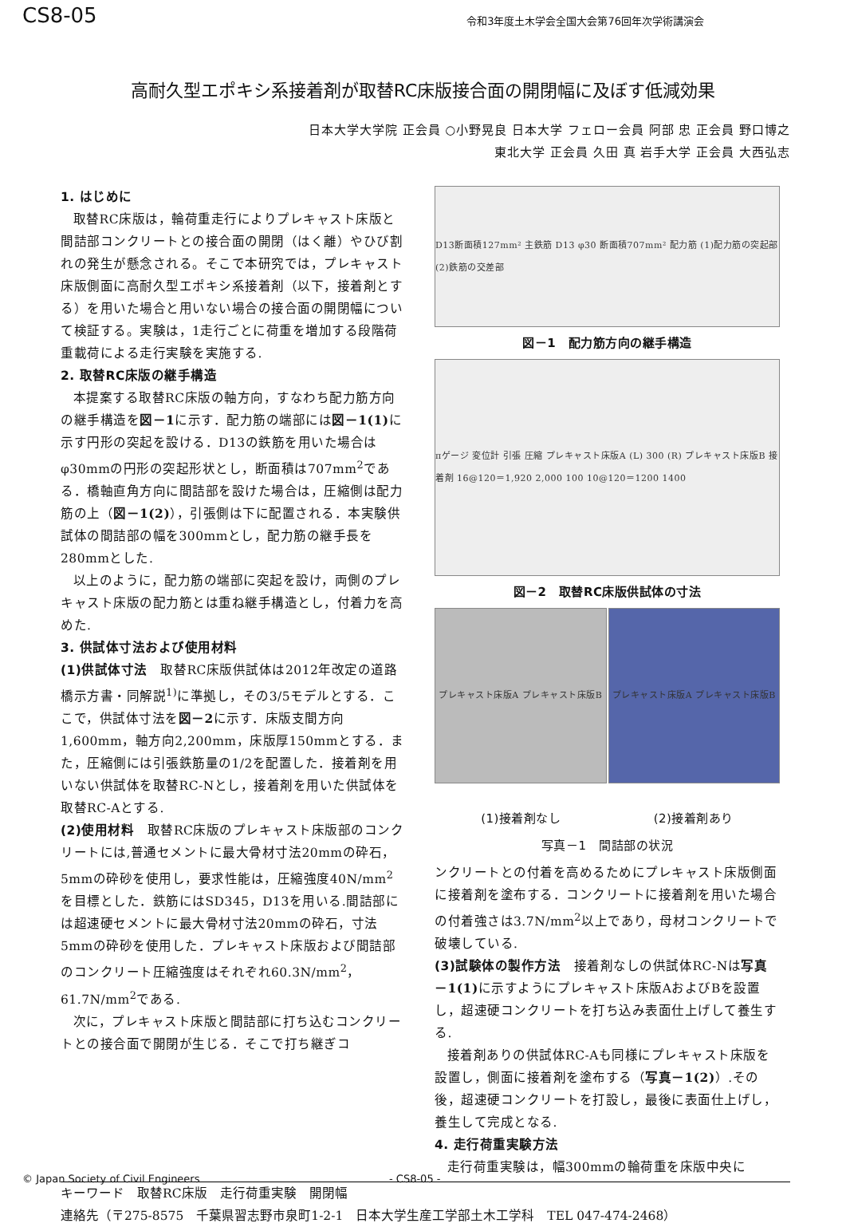CS8-05 令和3年度土木学会全国大会第76回年次学術講演会
高耐久型エポキシ系接着剤が取替RC床版接合面の開閉幅に及ぼす低減効果
日本大学大学院 正会員 ○小野晃良 日本大学 フェロー会員 阿部 忠 正会員 野口博之
東北大学 正会員 久田 真 岩手大学 正会員 大西弘志
1. はじめに
取替RC床版は，輪荷重走行によりプレキャスト床版と間詰部コンクリートとの接合面の開閉（はく離）やひび割れの発生が懸念される。そこで本研究では，プレキャスト床版側面に高耐久型エポキシ系接着剤（以下，接着剤とする）を用いた場合と用いない場合の接合面の開閉幅について検証する。実験は，1走行ごとに荷重を増加する段階荷重載荷による走行実験を実施する.
2. 取替RC床版の継手構造
本提案する取替RC床版の軸方向，すなわち配力筋方向の継手構造を図－1に示す．配力筋の端部には図－1(1) に示す円形の突起を設ける．D13の鉄筋を用いた場合はφ30mmの円形の突起形状とし，断面積は707mm<sup>2</sup>である．橋軸直角方向に間詰部を設けた場合は，圧縮側は配力筋の上（図－1(2)），引張側は下に配置される．本実験供試体の間詰部の幅を300mmとし，配力筋の継手長を280mmとした.
以上のように，配力筋の端部に突起を設け，両側のプレキャスト床版の配力筋とは重ね継手構造とし，付着力を高めた.
3. 供試体寸法および使用材料
(1)供試体寸法　取替RC床版供試体は2012年改定の道路橋示方書・同解説<sup>1)</sup>に準拠し，その3/5モデルとする．ここで，供試体寸法を図－2に示す．床版支間方向1,600mm，軸方向2,200mm，床版厚150mmとする．また，圧縮側には引張鉄筋量の1/2を配置した．接着剤を用いない供試体を取替RC-Nとし，接着剤を用いた供試体を取替RC-Aとする.
(2)使用材料　取替RC床版のプレキャスト床版部のコンクリートには,普通セメントに最大骨材寸法20mmの砕石，5mmの砕砂を使用し，要求性能は，圧縮強度40N/mm<sup>2</sup>を目標とした．鉄筋にはSD345，D13を用いる.間詰部には超速硬セメントに最大骨材寸法20mmの砕石，寸法5mmの砕砂を使用した．プレキャスト床版および間詰部のコンクリート圧縮強度はそれぞれ60.3N/mm<sup>2</sup>，61.7N/mm<sup>2</sup>である.
次に，プレキャスト床版と間詰部に打ち込むコンクリートとの接合面で開閉が生じる．そこで打ち継ぎコ
D13断面積127mm² 主鉄筋 D13 φ30 断面積707mm² 配力筋 (1)配力筋の突起部 (2)鉄筋の交差部
図－1　配力筋方向の継手構造
πゲージ 変位計 引張 圧縮 プレキャスト床版A (L) 300 (R) プレキャスト床版B 接着剤 16@120＝1,920 2,000 100 10@120＝1200 1400
図－2　取替RC床版供試体の寸法
プレキャスト床版A プレキャスト床版B プレキャスト床版A プレキャスト床版B
(1)接着剤なし (2)接着剤あり
写真－1　間詰部の状況
ンクリートとの付着を高めるためにプレキャスト床版側面に接着剤を塗布する．コンクリートに接着剤を用いた場合の付着強さは3.7N/mm<sup>2</sup>以上であり，母材コンクリートで破壊している.
(3)試験体の製作方法　接着剤なしの供試体RC-Nは写真－1(1) に示すようにプレキャスト床版AおよびBを設置し，超速硬コンクリートを打ち込み表面仕上げして養生する.
接着剤ありの供試体RC-Aも同様にプレキャスト床版を設置し，側面に接着剤を塗布する（写真－1(2)）.その後，超速硬コンクリートを打設し，最後に表面仕上げし，養生して完成となる.
4. 走行荷重実験方法
走行荷重実験は，幅300mmの輪荷重を床版中央に
キーワード　取替RC床版　走行荷重実験　開閉幅
連絡先（〒275-8575　千葉県習志野市泉町1-2-1　日本大学生産工学部土木工学科　TEL 047-474-2468）
© Japan Society of Civil Engineers - CS8-05 -